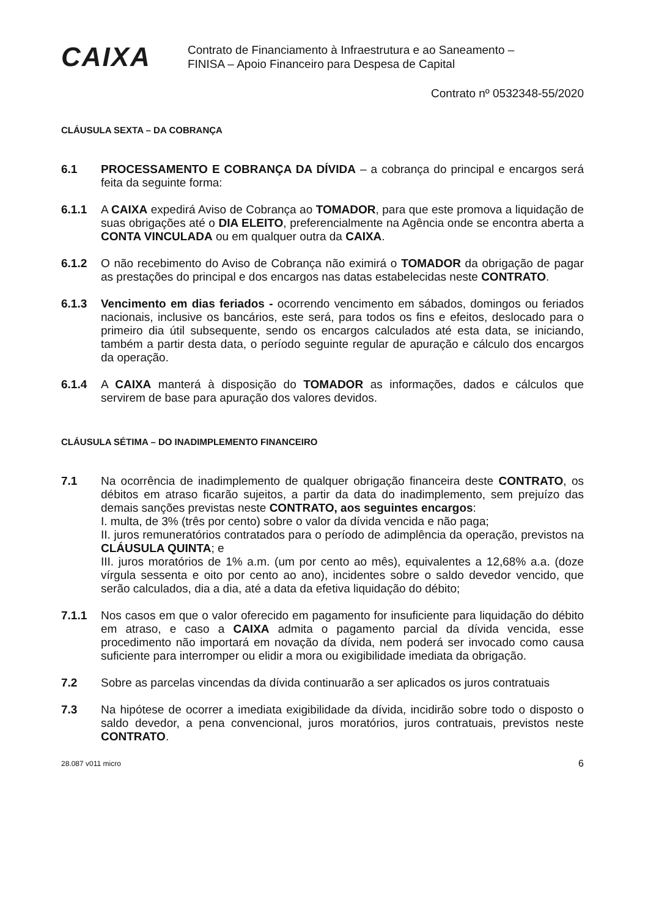CAIXA
Contrato de Financiamento à Infraestrutura e ao Saneamento –
FINISA – Apoio Financeiro para Despesa de Capital
Contrato nº 0532348-55/2020
CLÁUSULA SEXTA – DA COBRANÇA
6.1 PROCESSAMENTO E COBRANÇA DA DÍVIDA – a cobrança do principal e encargos será feita da seguinte forma:
6.1.1 A CAIXA expedirá Aviso de Cobrança ao TOMADOR, para que este promova a liquidação de suas obrigações até o DIA ELEITO, preferencialmente na Agência onde se encontra aberta a CONTA VINCULADA ou em qualquer outra da CAIXA.
6.1.2 O não recebimento do Aviso de Cobrança não eximirá o TOMADOR da obrigação de pagar as prestações do principal e dos encargos nas datas estabelecidas neste CONTRATO.
6.1.3 Vencimento em dias feriados - ocorrendo vencimento em sábados, domingos ou feriados nacionais, inclusive os bancários, este será, para todos os fins e efeitos, deslocado para o primeiro dia útil subsequente, sendo os encargos calculados até esta data, se iniciando, também a partir desta data, o período seguinte regular de apuração e cálculo dos encargos da operação.
6.1.4 A CAIXA manterá à disposição do TOMADOR as informações, dados e cálculos que servirem de base para apuração dos valores devidos.
CLÁUSULA SÉTIMA – DO INADIMPLEMENTO FINANCEIRO
7.1 Na ocorrência de inadimplemento de qualquer obrigação financeira deste CONTRATO, os débitos em atraso ficarão sujeitos, a partir da data do inadimplemento, sem prejuízo das demais sanções previstas neste CONTRATO, aos seguintes encargos:
I. multa, de 3% (três por cento) sobre o valor da dívida vencida e não paga;
II. juros remuneratórios contratados para o período de adimplência da operação, previstos na CLÁUSULA QUINTA; e
III. juros moratórios de 1% a.m. (um por cento ao mês), equivalentes a 12,68% a.a. (doze vírgula sessenta e oito por cento ao ano), incidentes sobre o saldo devedor vencido, que serão calculados, dia a dia, até a data da efetiva liquidação do débito;
7.1.1 Nos casos em que o valor oferecido em pagamento for insuficiente para liquidação do débito em atraso, e caso a CAIXA admita o pagamento parcial da dívida vencida, esse procedimento não importará em novação da dívida, nem poderá ser invocado como causa suficiente para interromper ou elidir a mora ou exigibilidade imediata da obrigação.
7.2 Sobre as parcelas vincendas da dívida continuarão a ser aplicados os juros contratuais
7.3 Na hipótese de ocorrer a imediata exigibilidade da dívida, incidirão sobre todo o disposto o saldo devedor, a pena convencional, juros moratórios, juros contratuais, previstos neste CONTRATO.
28.087 v011 micro 6